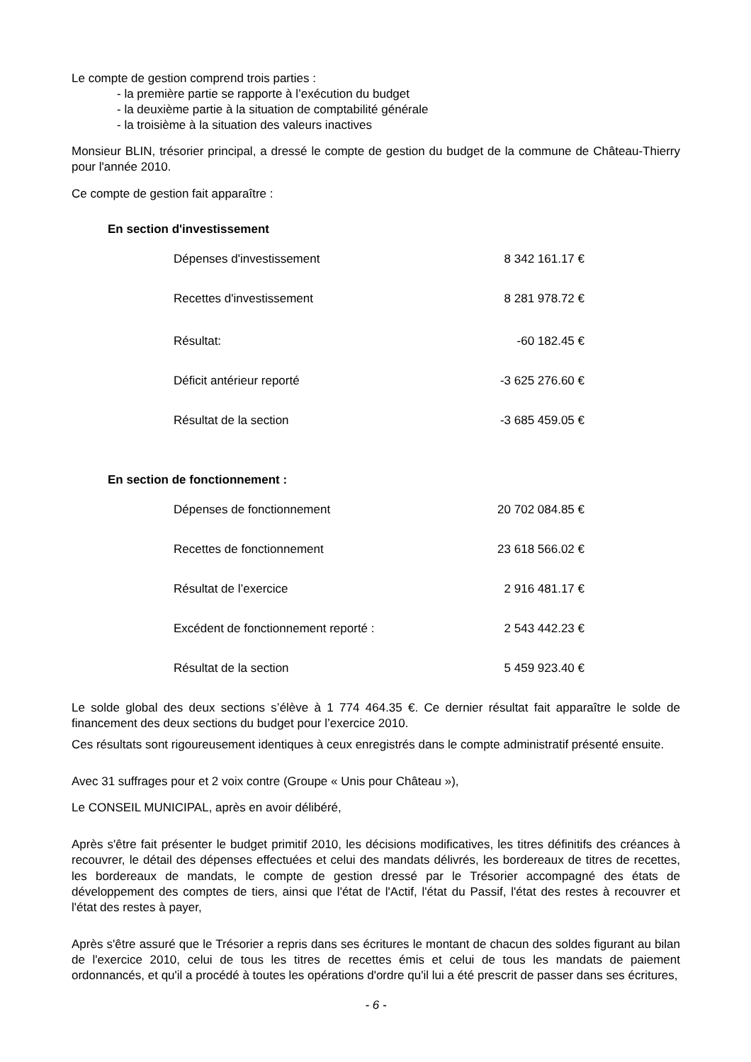Le compte de gestion comprend trois parties :
- la première partie se rapporte à l’exécution du budget
- la deuxième partie à la situation de comptabilité générale
- la troisième à la situation des valeurs inactives
Monsieur BLIN, trésorier principal, a dressé le compte de gestion du budget de la commune de Château-Thierry pour l'année 2010.
Ce compte de gestion fait apparaître :
En section d'investissement
| Dépenses d'investissement | 8 342 161.17 € |
| Recettes d'investissement | 8 281 978.72 € |
| Résultat: | -60 182.45 € |
| Déficit antérieur reporté | -3 625 276.60 € |
| Résultat de la section | -3 685 459.05 € |
En section de fonctionnement :
| Dépenses de fonctionnement | 20 702 084.85 € |
| Recettes de fonctionnement | 23 618 566.02 € |
| Résultat de l’exercice | 2 916 481.17 € |
| Excédent de fonctionnement reporté : | 2 543 442.23 € |
| Résultat de la section | 5 459 923.40 € |
Le solde global des deux sections s’élève à 1 774 464.35 €. Ce dernier résultat fait apparaître le solde de financement des deux sections du budget pour l’exercice 2010.
Ces résultats sont rigoureusement identiques à ceux enregistrés dans le compte administratif présenté ensuite.
Avec 31 suffrages pour et 2 voix contre (Groupe « Unis pour Château »),
Le CONSEIL MUNICIPAL, après en avoir délibéré,
Après s'être fait présenter le budget primitif 2010, les décisions modificatives, les titres définitifs des créances à recouvrer, le détail des dépenses effectuées et celui des mandats délivrés, les bordereaux de titres de recettes, les bordereaux de mandats, le compte de gestion dressé par le Trésorier accompagné des états de développement des comptes de tiers, ainsi que l'état de l'Actif, l'état du Passif, l'état des restes à recouvrer et l'état des restes à payer,
Après s'être assuré que le Trésorier a repris dans ses écritures le montant de chacun des soldes figurant au bilan de l'exercice 2010, celui de tous les titres de recettes émis et celui de tous les mandats de paiement ordonnancés, et qu'il a procédé à toutes les opérations d'ordre qu'il lui a été prescrit de passer dans ses écritures,
- 6 -